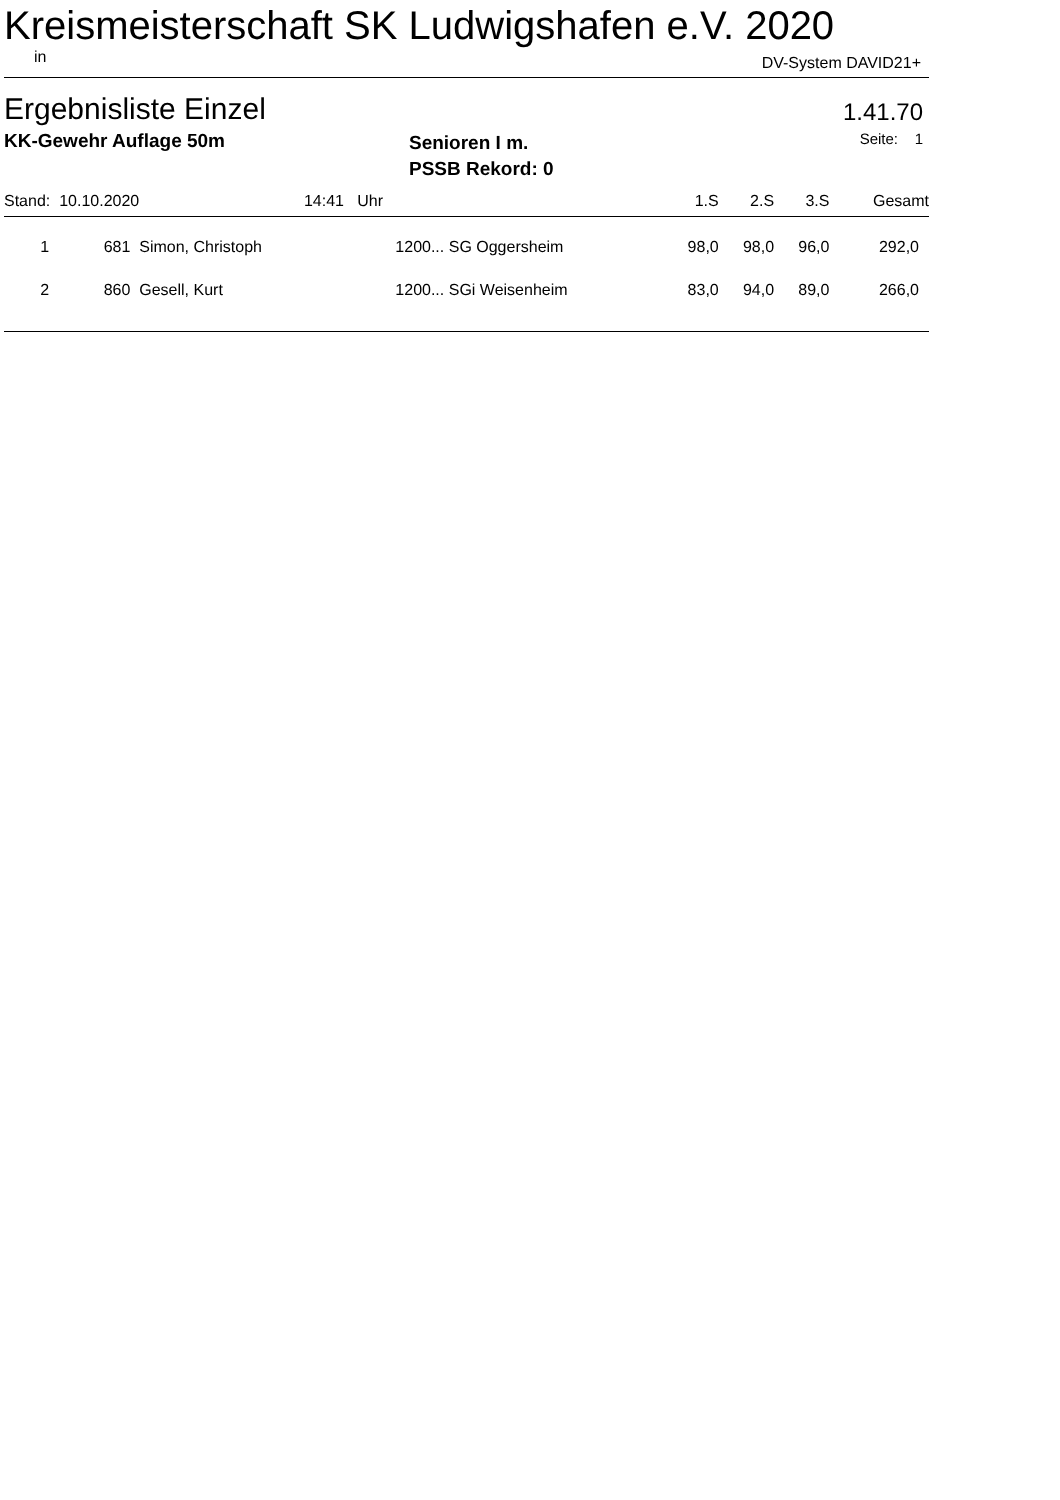Kreismeisterschaft SK Ludwigshafen e.V. 2020
in DV-System DAVID21+
Ergebnisliste Einzel 1.41.70
KK-Gewehr Auflage 50m
Senioren I m.
PSSB Rekord: 0
Seite: 1
| Stand: 10.10.2020 | | 14:41 | Uhr | | 1.S | 2.S | 3.S | Gesamt |
| 1 | 681 | Simon, Christoph | 1200... | SG Oggersheim | 98,0 | 98,0 | 96,0 | 292,0 |
| 2 | 860 | Gesell, Kurt | 1200... | SGi Weisenheim | 83,0 | 94,0 | 89,0 | 266,0 |